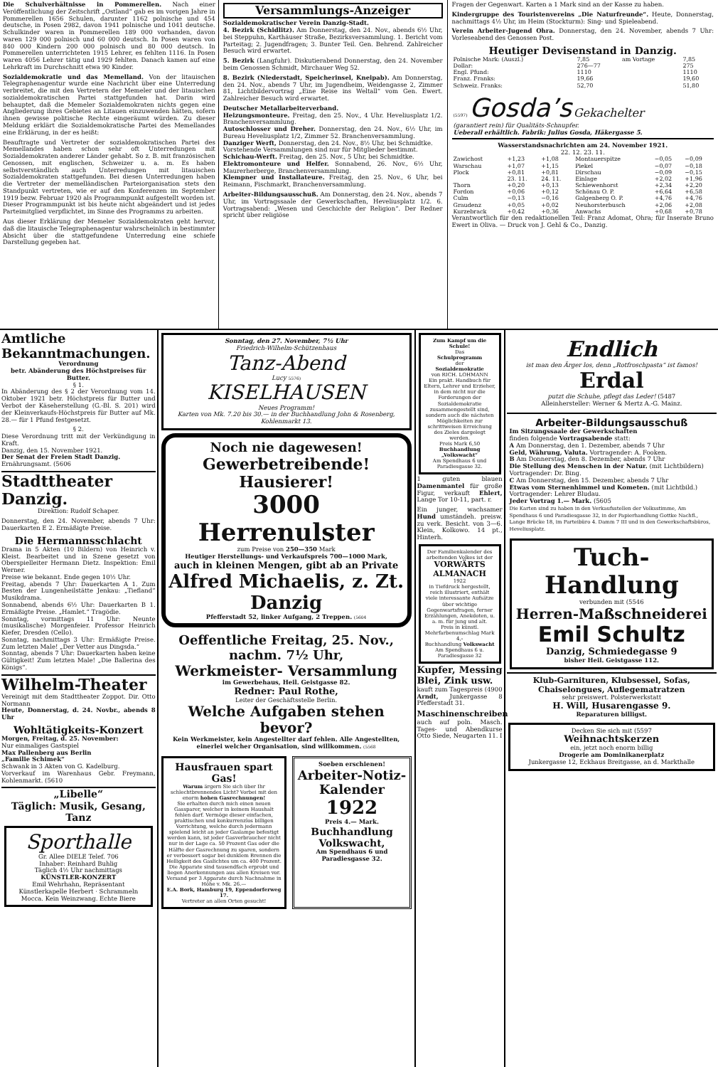Die Schulverhältnisse in Pommerellen. Nach einer Veröffentlichung der Zeitschrift „Ostland“ gab es im vorigen Jahre in Pommerellen 1656 Schulen, darunter 1162 polnische und 454 deutsche, in Posen 2982, davon 1941 polnische und 1041 deutsche. Schulkinder waren in Pommerellen 189 000 vorhanden, davon waren 129 000 polnisch und 60 000 deutsch. In Posen waren von 840 000 Kindern 200 000 polnisch und 80 000 deutsch. In Pommerellen unterrichteten 1915 Lehrer, es fehlten 1116. In Posen waren 4056 Lehrer tätig und 1929 fehlten. Danach kamen auf eine Lehrkraft im Durchschnitt etwa 90 Kinder.
Sozialdemokratie und das Memelland. Von der litauischen Telegraphenagentur wurde eine Nachricht über eine Unterredung verbreitet, die mit den Vertretern der Memeler und der litauischen sozialdemokratischen Partei stattgefunden hat. Darin wird behauptet, daß die Memeler Sozialdemokraten nichts gegen eine Angliederung ihres Gebietes an Litauen einzuwenden hätten, sofern ihnen gewisse politische Rechte eingeräumt würden. Zu dieser Meldung erklärt die Sozialdemokratische Partei des Memellandes eine Erklärung, in der es heißt:
Beauftragte und Vertreter der sozialdemokratischen Partei des Memellandes haben schon sehr oft Unterredungen mit Sozialdemokraten anderer Länder gehabt. So z. B. mit französischen Genossen, mit englischen, Schweizer u. a. m. Es haben selbstverständlich auch Unterredungen mit litauischen Sozialdemokraten stattgefunden. Bei diesen Unterredungen haben die Vertreter der memelländischen Parteiorganisation stets den Standpunkt vertreten, wie er auf den Konferenzen im September 1919 bezw. Februar 1920 als Programmpunkt aufgestellt worden ist. Dieser Programmpunkt ist bis heute nicht abgeändert und ist jedes Parteimitglied verpflichtet, im Sinne des Programms zu arbeiten.
Aus dieser Erklärung der Memeler Sozialdemokraten geht hervor, daß die litauische Telegraphenagentur wahrscheinlich in bestimmter Absicht über die stattgefundene Unterredung eine schiefe Darstellung gegeben hat.
Versammlungs-Anzeiger
Sozialdemokratischer Verein Danzig-Stadt.
4. Bezirk (Schidlitz). Am Donnerstag, den 24. Nov., abends 6½ Uhr, bei Steppuhn, Karthäuser Straße, Bezirksversammlung. 1. Bericht vom Parteitag; 2. Jugendfragen; 3. Bunter Teil. Gen. Behrend. Zahlreicher Besuch wird erwartet.
5. Bezirk (Langfuhr). Diskutierabend Donnerstag, den 24. November beim Genossen Schmidt, Mirchauer Weg 52.
8. Bezirk (Niederstadt, Speicherinsel, Kneipab). Am Donnerstag, den 24. Nov., abends 7 Uhr, im Jugendheim, Weidengasse 2, Zimmer 81, Lichtbildervortrag „Eine Reise ins Weltall“ vom Gen. Ewert. Zahlreicher Besuch wird erwartet.
Deutscher Metallarbeiterverband.
Heizungsmonteure. Freitag, den 25. Nov., 4 Uhr. Heveliusplatz 1/2. Branchenversammlung.
Autoschlosser und Dreher. Donnerstag, den 24. Nov., 6½ Uhr, im Bureau Heveliusplatz 1/2, Zimmer 52. Branchenversammlung.
Danziger Werft, Donnerstag, den 24. Nov., 8½ Uhr, bei Schmidtke.
Vorstehende Versammlungen sind nur für Mitglieder bestimmt.
Schichau-Werft. Freitag, den 25. Nov., 5 Uhr, bei Schmidtke.
Elektromonteure und Helfer. Sonnabend, 26. Nov., 6½ Uhr, Maurerherberge, Branchenversammlung.
Klempner und Installateure. Freitag, den 25. Nov., 6 Uhr, bei Reimann, Fischmarkt, Branchenversammlung.
Arbeiter-Bildungsausschuß. Am Donnerstag, den 24. Nov., abends 7 Uhr, im Vortragssaale der Gewerkschaften, Heveliusplatz 1/2. 6. Vortragsabend: „Wesen und Geschichte der Religion“. Der Redner spricht über religiöse
Fragen der Gegenwart. Karten a 1 Mark sind an der Kasse zu haben.
Kindergruppe des Touristenvereins „Die Naturfreunde“. Heute, Donnerstag, nachmittags 4½ Uhr, im Heim (Stockturm): Sing- und Spieleabend.
Verein Arbeiter-Jugend Ohra. Donnerstag, den 24. November, abends 7 Uhr: Vorleseabend des Genossen Post.
Heutiger Devisenstand in Danzig.
| Polnische Mark: (Auszl.) | 7,85 | am Vortage | 7,85 |
| Dollar: | 276—77 | | 275 |
| Engl. Pfund: | 1110 | | 1110 |
| Franz. Franks: | 19,66 | | 19,60 |
| Schweiz. Franks: | 52,70 | | 51,80 |
(5597) Gosda’s Gekachelter
(garantiert rein) für Qualitäts-Schnupfer.
Ueberall erhältlich. Fabrik: Julius Gosda, Häkergasse 5.
Wasserstandsnachrichten am 24. November 1921.
22. 12. 23. 11.
| Zawichost | +1,23 | +1,08 | Montauerspitze | −0,05 | −0,09 |
| Warschau | +1,07 | +1,15 | Piekel | −0,07 | −0,18 |
| Plock | +0,81 | +0,81 | Dirschau | −0,09 | −0,15 |
| | 23. 11. | 24. 11. | Einlage | +2,02 | +1,96 |
| Thorn | +0,20 | +0,13 | Schiewenhorst | +2,34 | +2,20 |
| Fordon | +0,06 | +0,12 | Schönau O. P. | +6,64 | +6,58 |
| Culm | −0,13 | −0,16 | Galgenberg O. P. | +4,76 | +4,76 |
| Graudenz | +0,05 | +0,02 | Neuhorsterbusch | +2,06 | +2,08 |
| Kurzebrack | +0,42 | +0,36 | Anwachs | +0,68 | +0,78 |
Verantwortlich für den redaktionellen Teil: Franz Adomat, Ohra; für Inserate Bruno Ewert in Oliva. — Druck von J. Gehl & Co., Danzig.
Amtliche Bekanntmachungen.
Verordnung
betr. Abänderung des Höchstpreises für Butter.
§ 1.
In Abänderung des § 2 der Verordnung vom 14. Oktober 1921 betr. Höchstpreis für Butter und Verbot der Käseherstellung (G.-Bl. S. 201) wird der Kleinverkaufs-Höchstpreis für Butter auf Mk. 28.— für 1 Pfund festgesetzt.
§ 2.
Diese Verordnung tritt mit der Verkündigung in Kraft.
Danzig, den 15. November 1921.
Der Senat der Freien Stadt Danzig.
Ernährungsamt. (5606
Stadttheater Danzig.
Direktion: Rudolf Schaper.
Donnerstag, den 24. November, abends 7 Uhr: Dauerkarten E 2. Ermäßigte Preise.
Die Hermannsschlacht
Drama in 5 Akten (10 Bildern) von Heinrich v. Kleist. Bearbeitet und in Szene gesetzt von Oberspielleiter Hermann Dietz. Inspektion: Emil Werner.
Preise wie bekannt. Ende gegen 10½ Uhr.
Freitag, abends 7 Uhr: Dauerkarten A 1. Zum Besten der Lungenheilstätte Jenkau: „Tiefland“ Musikdrama.
Sonnabend, abends 6½ Uhr: Dauerkarten B 1. Ermäßigte Preise. „Hamlet.“ Tragödie.
Sonntag, vormittags 11 Uhr: Neunte (musikalische) Morgenfeier. Professor Heinrich Kiefer, Dresden (Cello).
Sonntag, nachmittags 3 Uhr: Ermäßigte Preise. Zum letzten Male! „Der Vetter aus Dingsda.“
Sonntag, abends 7 Uhr: Dauerkarten haben keine Gültigkeit! Zum letzten Male! „Die Ballerina des Königs“.
Wilhelm-Theater
Vereinigt mit dem Stadttheater Zoppot. Dir. Otto Normann
Heute, Donnerstag, d. 24. Novbr., abends 8 Uhr
Wohltätigkeits-Konzert
Morgen, Freitag, d. 25. November:
Nur einmaliges Gastspiel
Max Pallenberg aus Berlin
„Familie Schimek“
Schwank in 3 Akten von G. Kadelburg.
Vorverkauf im Warenhaus Gebr. Freymann, Kohlenmarkt. (5610
„Libelle“
Täglich: Musik, Gesang, Tanz
Sporthalle
Gr. Allee DIELE Telef. 706
Inhaber: Reinhard Buhlig
Täglich 4½ Uhr nachmittags
KÜNSTLER-KONZERT
Emil Wehrhahn, Repräsentant
Künstlerkapelle Herbert · Schrammeln
Mocca. Kein Weinzwang. Echte Biere
Sonntag, den 27. November, 7½ Uhr
Friedrich-Wilhelm-Schützenhaus
Tanz-Abend
Lucy 5576)
KISELHAUSEN
Neues Programm!
Karten von Mk. 7.20 bis 30.— in der Buchhandlung John & Rosenberg, Kohlenmarkt 13.
Noch nie dagewesen!
Gewerbetreibende! Hausierer!
3000 Herrenulster
zum Preise von 250—350 Mark
Heutiger Herstellungs- und Verkaufspreis 700—1000 Mark,
auch in kleinen Mengen, gibt ab an Private
Alfred Michaelis, z. Zt. Danzig
Pfefferstadt 52, linker Aufgang, 2 Treppen. (5604
Oeffentliche Freitag, 25. Nov., nachm. 7½ Uhr,
Werkmeister- Versammlung
im Gewerbehaus, Heil. Geistgasse 82.
Redner: Paul Rothe,
Leiter der Geschäftsstelle Berlin.
Welche Aufgaben stehen bevor?
Kein Werkmeister, kein Angestellter darf fehlen. Alle Angestellten, einerlei welcher Organisation, sind willkommen. (5568
Hausfrauen spart Gas!
Warum ärgern Sie sich über Ihr schlechtbrennendes Licht? Vorbei mit den enorm hohen Gasrechnungen!
Sie erhalten durch mich einen neuen Gassparer, welcher in keinem Haushalt fehlen darf. Vermöge dieser einfachen, praktischen und konkurrenzlos billigen Vorrichtung, welche durch jedermann spielend leicht an jeder Gaslampe befestigt werden kann, ist jeder Gasverbraucher nicht nur in der Lage ca. 50 Prozent Gas oder die Hälfte der Gasrechnung zu sparen, sondern er verbessert sogar bei dunklem Brennen die Helligkeit des Gaslichtes um ca. 400 Prozent. Die Apparate sind tausendfach erprobt und liegen Anerkennungen aus allen Kreisen vor.
Versand per 3 Apparate durch Nachnahme in Höhe v. Mk. 26.—
E.A. Bork, Hamburg 19, Eppendorferweg 17.
Vertreter an allen Orten gesucht!
Soeben erschienen!
Arbeiter-Notiz-Kalender
1922
Preis 4.— Mark.
Buchhandlung Volkswacht,
Am Spendhaus 6 und Paradiesgasse 32.
Zum Kampf um die Schule!
Das
Schulprogramm
der
Sozialdemokratie
von RICH. LOHMANN
Ein prakt. Handbuch für Eltern, Lehrer und Erzieher, in dem nicht nur die Forderungen der Sozialdemokratie zusammengestellt sind, sondern auch die nächsten Möglichkeiten zur schrittweisen Erreichung des Zieles dargelegt werden.
Preis Mark 6,50
Buchhandlung „Volkswacht“
Am Spendhaus 6 und Paradiesgasse 32.
1 guten blauen Damenmantel für große Figur, verkauft Ehlert, Lange Tor 10-11, part. r.
Ein junger, wachsamer Hund umständeh. preisw. zu verk. Besicht. von 3—6. Klein, Kolkowo. 14 pt., Hinterh.
Der Familienkalender des arbeitenden Volkes ist der
VORWÄRTS ALMANACH
1922
in Tiefdruck hergestellt, reich illustriert, enthält viele interessante Aufsätze über wichtige Gegenwartsfragen, ferner Erzählungen, Anekdoten, u. a. m. für jung und alt.
Preis in künstl. Mehrfarbenumschlag Mark 4,-
Buchhandlung Volkswacht
Am Spendhaus 6 u. Paradiesgasse 32
Kupfer, Messing Blei, Zink usw.
kauft zum Tagespreis (4900 Arndt, Junkergasse 8 Pfefferstadt 31.
Maschinenschreiben
auch auf poln. Masch. Tages- und Abendkurse Otto Siede, Neugarten 11. I
Endlich
ist man den Ärger los, denn „Rotfroschpasta“ ist famos!
Erdal
putzt die Schuhe, pflegt das Leder! (5487
Alleinhersteller: Werner & Mertz A.-G. Mainz.
Arbeiter-Bildungsausschuß
Im Sitzungssaale der Gewerkschaften
finden folgende Vortragsabende statt:
A Am Donnerstag, den 1. Dezember, abends 7 Uhr
Geld, Währung, Valuta. Vortragender: A. Fooken.
B Am Donnerstag, den 8. Dezember, abends 7 Uhr
Die Stellung des Menschen in der Natur. (mit Lichtbildern) Vortragender: Dr. Bing.
C Am Donnerstag, den 15. Dezember, abends 7 Uhr
Etwas vom Sternenhimmel und Kometen. (mit Lichtbild.) Vortragender: Lehrer Bludau.
Jeder Vortrag 1.— Mark. (5605
Die Karten sind zu haben in den Verkaufsstellen der Volksstimme, Am Spendhaus 6 und Paradiesgasse 32, in der Papierhandlung Gottke Nachfl., Lange Brücke 18, im Parteibüro 4. Damm 7 III und in den Gewerkschaftsbüros, Heveliusplatz.
Tuch-Handlung
verbunden mit (5546
Herren-Maßschneiderei
Emil Schultz
Danzig, Schmiedegasse 9
bisher Heil. Geistgasse 112.
Klub-Garnituren, Klubsessel, Sofas, Chaiselongues, Auflegematratzen
sehr preiswert. Polsterwerkstatt
H. Will, Husarengasse 9.
Reparaturen billigst.
Decken Sie sich mit (5597
Weihnachtskerzen
ein, jetzt noch enorm billig
Drogerie am Dominikanerplatz
Junkergasse 12, Eckhaus Breitgasse, an d. Markthalle